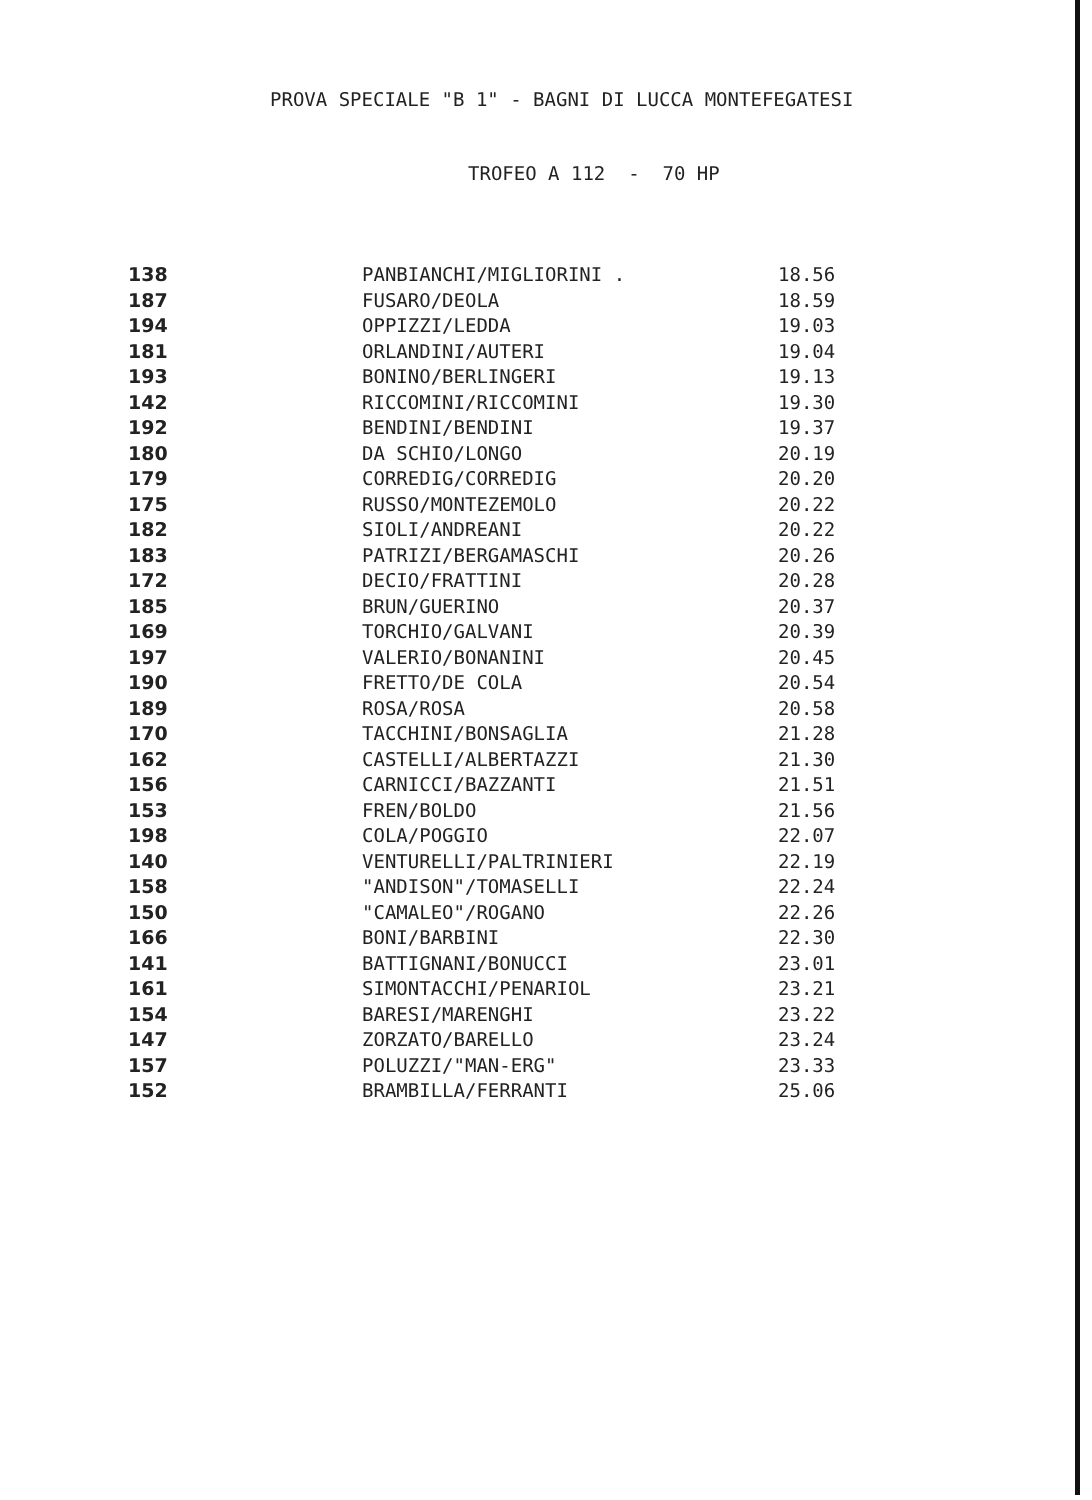PROVA SPECIALE "B 1" - BAGNI DI LUCCA MONTEFEGATESI
TROFEO A 112 - 70 HP
| 138 | PANBIANCHI/MIGLIORINI . | 18.56 |
| 187 | FUSARO/DEOLA | 18.59 |
| 194 | OPPIZZI/LEDDA | 19.03 |
| 181 | ORLANDINI/AUTERI | 19.04 |
| 193 | BONINO/BERLINGERI | 19.13 |
| 142 | RICCOMINI/RICCOMINI | 19.30 |
| 192 | BENDINI/BENDINI | 19.37 |
| 180 | DA SCHIO/LONGO | 20.19 |
| 179 | CORREDIG/CORREDIG | 20.20 |
| 175 | RUSSO/MONTEZEMOLO | 20.22 |
| 182 | SIOLI/ANDREANI | 20.22 |
| 183 | PATRIZI/BERGAMASCHI | 20.26 |
| 172 | DECIO/FRATTINI | 20.28 |
| 185 | BRUN/GUERINO | 20.37 |
| 169 | TORCHIO/GALVANI | 20.39 |
| 197 | VALERIO/BONANINI | 20.45 |
| 190 | FRETTO/DE COLA | 20.54 |
| 189 | ROSA/ROSA | 20.58 |
| 170 | TACCHINI/BONSAGLIA | 21.28 |
| 162 | CASTELLI/ALBERTAZZI | 21.30 |
| 156 | CARNICCI/BAZZANTI | 21.51 |
| 153 | FREN/BOLDO | 21.56 |
| 198 | COLA/POGGIO | 22.07 |
| 140 | VENTURELLI/PALTRINIERI | 22.19 |
| 158 | "ANDISON"/TOMASELLI | 22.24 |
| 150 | "CAMALEO"/ROGANO | 22.26 |
| 166 | BONI/BARBINI | 22.30 |
| 141 | BATTIGNANI/BONUCCI | 23.01 |
| 161 | SIMONTACCHI/PENARIOL | 23.21 |
| 154 | BARESI/MARENGHI | 23.22 |
| 147 | ZORZATO/BARELLO | 23.24 |
| 157 | POLUZZI/"MAN-ERG" | 23.33 |
| 152 | BRAMBILLA/FERRANTI | 25.06 |